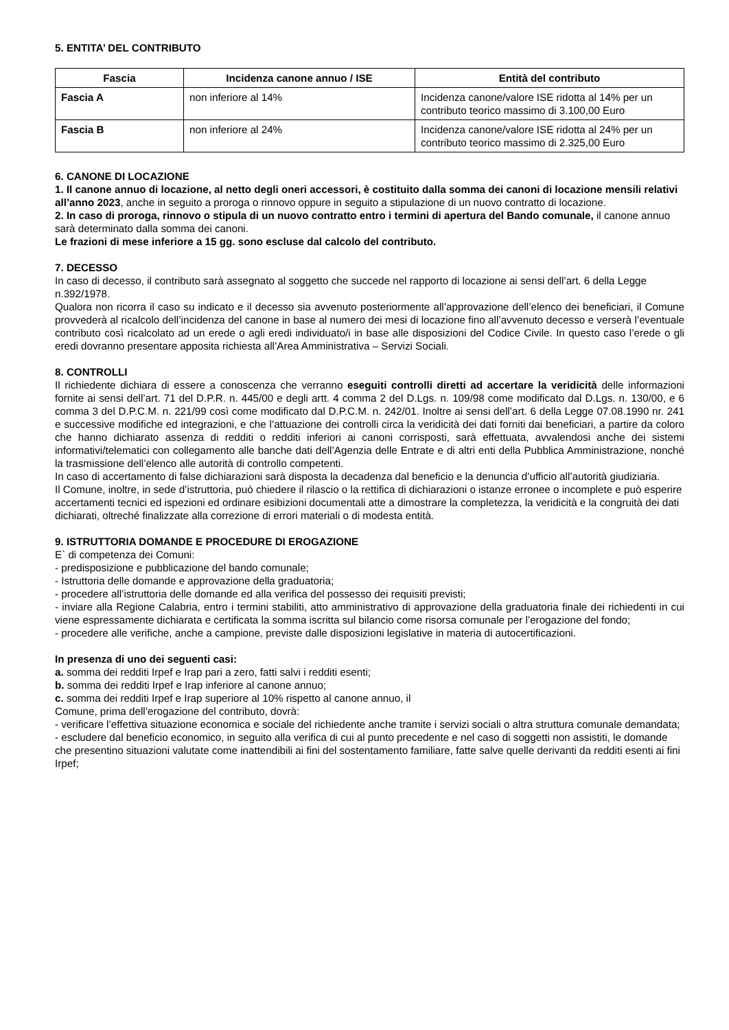5. ENTITA’ DEL CONTRIBUTO
| Fascia | Incidenza canone annuo / ISE | Entità del contributo |
| --- | --- | --- |
| Fascia A | non inferiore al 14% | Incidenza canone/valore ISE ridotta al 14% per un contributo teorico massimo di 3.100,00 Euro |
| Fascia B | non inferiore al 24% | Incidenza canone/valore ISE ridotta al 24% per un contributo teorico massimo di 2.325,00 Euro |
6. CANONE DI LOCAZIONE
1. Il canone annuo di locazione, al netto degli oneri accessori, è costituito dalla somma dei canoni di locazione mensili relativi all’anno 2023, anche in seguito a proroga o rinnovo oppure in seguito a stipulazione di un nuovo contratto di locazione.
2. In caso di proroga, rinnovo o stipula di un nuovo contratto entro i termini di apertura del Bando comunale, il canone annuo sarà determinato dalla somma dei canoni.
Le frazioni di mese inferiore a 15 gg. sono escluse dal calcolo del contributo.
7. DECESSO
In caso di decesso, il contributo sarà assegnato al soggetto che succede nel rapporto di locazione ai sensi dell’art. 6 della Legge n.392/1978.
Qualora non ricorra il caso su indicato e il decesso sia avvenuto posteriormente all’approvazione dell’elenco dei beneficiari, il Comune provvederà al ricalcolo dell’incidenza del canone in base al numero dei mesi di locazione fino all’avvenuto decesso e verserà l’eventuale contributo così ricalcolato ad un erede o agli eredi individuato/i in base alle disposizioni del Codice Civile. In questo caso l’erede o gli eredi dovranno presentare apposita richiesta all’Area Amministrativa – Servizi Sociali.
8. CONTROLLI
Il richiedente dichiara di essere a conoscenza che verranno eseguiti controlli diretti ad accertare la veridicità delle informazioni fornite ai sensi dell’art. 71 del D.P.R. n. 445/00 e degli artt. 4 comma 2 del D.Lgs. n. 109/98 come modificato dal D.Lgs. n. 130/00, e 6 comma 3 del D.P.C.M. n. 221/99 così come modificato dal D.P.C.M. n. 242/01. Inoltre ai sensi dell’art. 6 della Legge 07.08.1990 nr. 241 e successive modifiche ed integrazioni, e che l’attuazione dei controlli circa la veridicità dei dati forniti dai beneficiari, a partire da coloro che hanno dichiarato assenza di redditi o redditi inferiori ai canoni corrisposti, sarà effettuata, avvalendosi anche dei sistemi informativi/telematici con collegamento alle banche dati dell’Agenzia delle Entrate e di altri enti della Pubblica Amministrazione, nonché la trasmissione dell’elenco alle autorità di controllo competenti.
In caso di accertamento di false dichiarazioni sarà disposta la decadenza dal beneficio e la denuncia d’ufficio all’autorità giudiziaria.
Il Comune, inoltre, in sede d’istruttoria, può chiedere il rilascio o la rettifica di dichiarazioni o istanze erronee o incomplete e può esperire accertamenti tecnici ed ispezioni ed ordinare esibizioni documentali atte a dimostrare la completezza, la veridicità e la congruità dei dati dichiarati, oltreché finalizzate alla correzione di errori materiali o di modesta entità.
9. ISTRUTTORIA DOMANDE E PROCEDURE DI EROGAZIONE
E` di competenza dei Comuni:
- predisposizione e pubblicazione del bando comunale;
- Istruttoria delle domande e approvazione della graduatoria;
- procedere all’istruttoria delle domande ed alla verifica del possesso dei requisiti previsti;
- inviare alla Regione Calabria, entro i termini stabiliti, atto amministrativo di approvazione della graduatoria finale dei richiedenti in cui viene espressamente dichiarata e certificata la somma iscritta sul bilancio come risorsa comunale per l’erogazione del fondo;
- procedere alle verifiche, anche a campione, previste dalle disposizioni legislative in materia di autocertificazioni.
In presenza di uno dei seguenti casi:
a. somma dei redditi Irpef e Irap pari a zero, fatti salvi i redditi esenti;
b. somma dei redditi Irpef e Irap inferiore al canone annuo;
c. somma dei redditi Irpef e Irap superiore al 10% rispetto al canone annuo, il
Comune, prima dell’erogazione del contributo, dovrà:
- verificare l’effettiva situazione economica e sociale del richiedente anche tramite i servizi sociali o altra struttura comunale demandata;
- escludere dal beneficio economico, in seguito alla verifica di cui al punto precedente e nel caso di soggetti non assistiti, le domande che presentino situazioni valutate come inattendibili ai fini del sostentamento familiare, fatte salve quelle derivanti da redditi esenti ai fini Irpef;